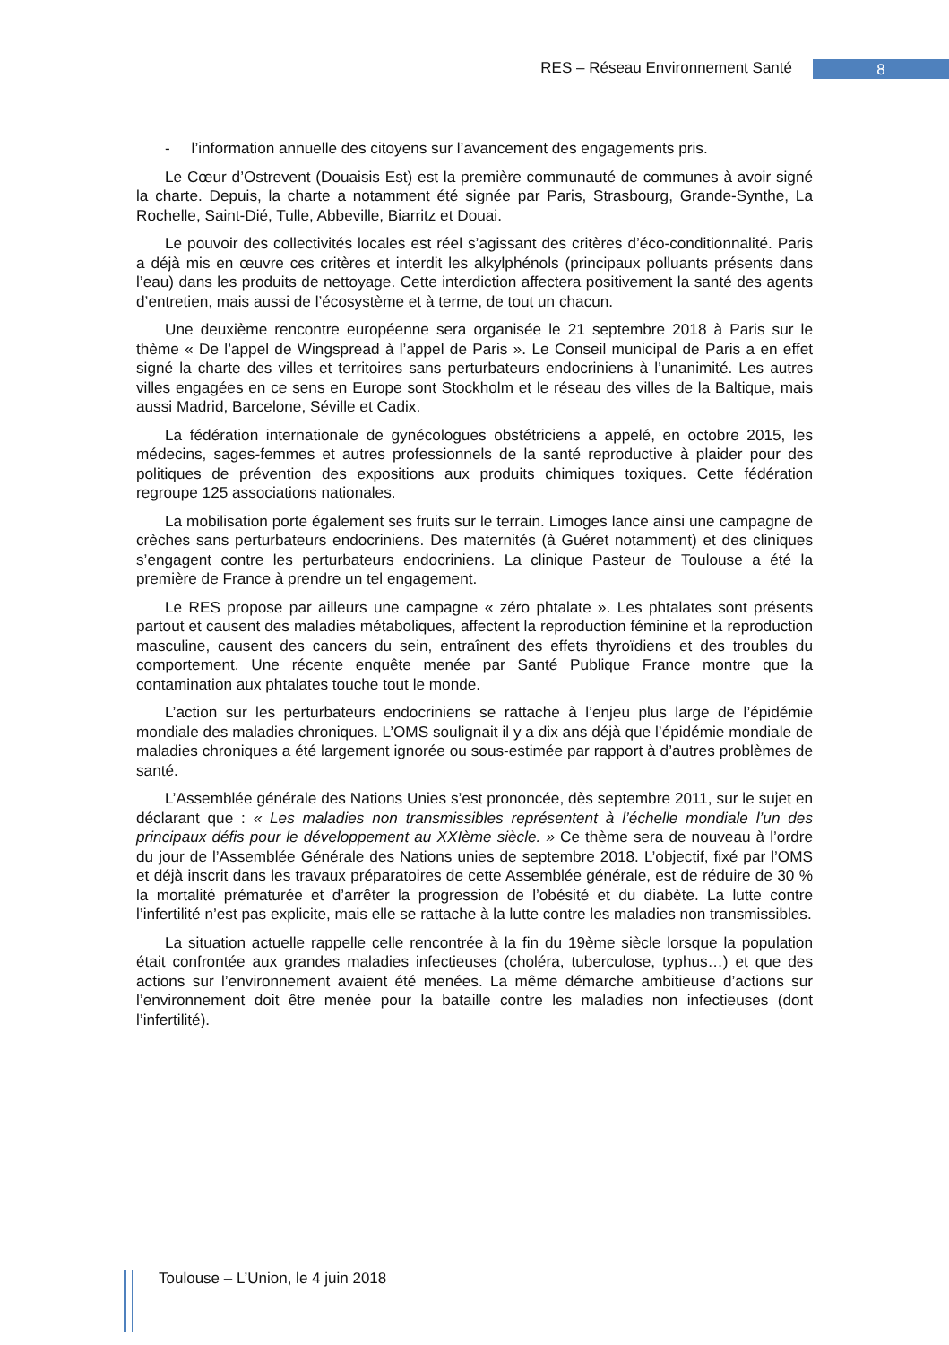RES – Réseau Environnement Santé 8
- l’information annuelle des citoyens sur l’avancement des engagements pris.
Le Cœur d’Ostrevent (Douaisis Est) est la première communauté de communes à avoir signé la charte. Depuis, la charte a notamment été signée par Paris, Strasbourg, Grande-Synthe, La Rochelle, Saint-Dié, Tulle, Abbeville, Biarritz et Douai.
Le pouvoir des collectivités locales est réel s’agissant des critères d’éco-conditionnalité. Paris a déjà mis en œuvre ces critères et interdit les alkylphénols (principaux polluants présents dans l’eau) dans les produits de nettoyage. Cette interdiction affectera positivement la santé des agents d’entretien, mais aussi de l’écosystème et à terme, de tout un chacun.
Une deuxième rencontre européenne sera organisée le 21 septembre 2018 à Paris sur le thème « De l’appel de Wingspread à l’appel de Paris ». Le Conseil municipal de Paris a en effet signé la charte des villes et territoires sans perturbateurs endocriniens à l’unanimité. Les autres villes engagées en ce sens en Europe sont Stockholm et le réseau des villes de la Baltique, mais aussi Madrid, Barcelone, Séville et Cadix.
La fédération internationale de gynécologues obstétriciens a appelé, en octobre 2015, les médecins, sages-femmes et autres professionnels de la santé reproductive à plaider pour des politiques de prévention des expositions aux produits chimiques toxiques. Cette fédération regroupe 125 associations nationales.
La mobilisation porte également ses fruits sur le terrain. Limoges lance ainsi une campagne de crèches sans perturbateurs endocriniens. Des maternités (à Guéret notamment) et des cliniques s’engagent contre les perturbateurs endocriniens. La clinique Pasteur de Toulouse a été la première de France à prendre un tel engagement.
Le RES propose par ailleurs une campagne « zéro phtalate ». Les phtalates sont présents partout et causent des maladies métaboliques, affectent la reproduction féminine et la reproduction masculine, causent des cancers du sein, entraînent des effets thyroïdiens et des troubles du comportement. Une récente enquête menée par Santé Publique France montre que la contamination aux phtalates touche tout le monde.
L’action sur les perturbateurs endocriniens se rattache à l’enjeu plus large de l’épidémie mondiale des maladies chroniques. L’OMS soulignait il y a dix ans déjà que l’épidémie mondiale de maladies chroniques a été largement ignorée ou sous-estimée par rapport à d’autres problèmes de santé.
L’Assemblée générale des Nations Unies s’est prononcée, dès septembre 2011, sur le sujet en déclarant que : « Les maladies non transmissibles représentent à l’échelle mondiale l’un des principaux défis pour le développement au XXIème siècle. » Ce thème sera de nouveau à l’ordre du jour de l’Assemblée Générale des Nations unies de septembre 2018. L’objectif, fixé par l’OMS et déjà inscrit dans les travaux préparatoires de cette Assemblée générale, est de réduire de 30 % la mortalité prématurée et d’arrêter la progression de l’obésité et du diabète. La lutte contre l’infertilité n’est pas explicite, mais elle se rattache à la lutte contre les maladies non transmissibles.
La situation actuelle rappelle celle rencontrée à la fin du 19ème siècle lorsque la population était confrontée aux grandes maladies infectieuses (choléra, tuberculose, typhus…) et que des actions sur l’environnement avaient été menées. La même démarche ambitieuse d’actions sur l’environnement doit être menée pour la bataille contre les maladies non infectieuses (dont l’infertilité).
Toulouse – L’Union, le 4 juin 2018